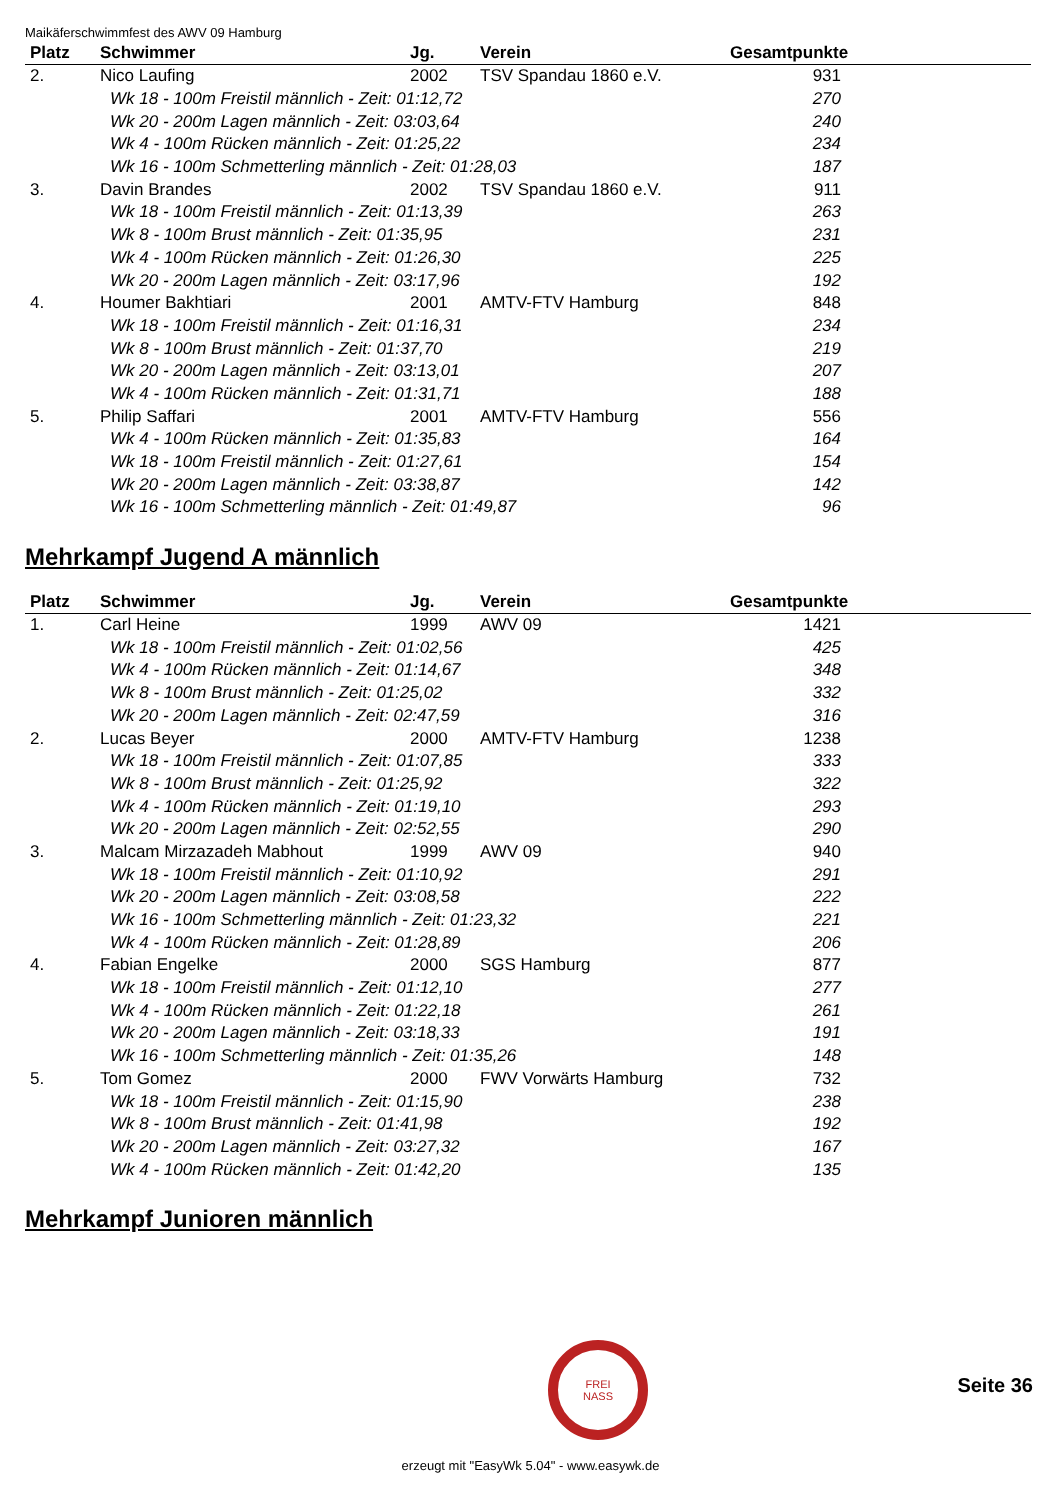Maikäferschwimmfest des AWV 09 Hamburg
| Platz | Schwimmer | Jg. | Verein | Gesamtpunkte |
| --- | --- | --- | --- | --- |
| 2. | Nico Laufing | 2002 | TSV Spandau 1860 e.V. | 931 |
| | Wk 18 - 100m Freistil männlich - Zeit: 01:12,72 | | | 270 |
| | Wk 20 - 200m Lagen männlich - Zeit: 03:03,64 | | | 240 |
| | Wk 4 - 100m Rücken männlich - Zeit: 01:25,22 | | | 234 |
| | Wk 16 - 100m Schmetterling männlich - Zeit: 01:28,03 | | | 187 |
| 3. | Davin Brandes | 2002 | TSV Spandau 1860 e.V. | 911 |
| | Wk 18 - 100m Freistil männlich - Zeit: 01:13,39 | | | 263 |
| | Wk 8 - 100m Brust männlich - Zeit: 01:35,95 | | | 231 |
| | Wk 4 - 100m Rücken männlich - Zeit: 01:26,30 | | | 225 |
| | Wk 20 - 200m Lagen männlich - Zeit: 03:17,96 | | | 192 |
| 4. | Houmer Bakhtiari | 2001 | AMTV-FTV Hamburg | 848 |
| | Wk 18 - 100m Freistil männlich - Zeit: 01:16,31 | | | 234 |
| | Wk 8 - 100m Brust männlich - Zeit: 01:37,70 | | | 219 |
| | Wk 20 - 200m Lagen männlich - Zeit: 03:13,01 | | | 207 |
| | Wk 4 - 100m Rücken männlich - Zeit: 01:31,71 | | | 188 |
| 5. | Philip Saffari | 2001 | AMTV-FTV Hamburg | 556 |
| | Wk 4 - 100m Rücken männlich - Zeit: 01:35,83 | | | 164 |
| | Wk 18 - 100m Freistil männlich - Zeit: 01:27,61 | | | 154 |
| | Wk 20 - 200m Lagen männlich - Zeit: 03:38,87 | | | 142 |
| | Wk 16 - 100m Schmetterling männlich - Zeit: 01:49,87 | | | 96 |
Mehrkampf Jugend A männlich
| Platz | Schwimmer | Jg. | Verein | Gesamtpunkte |
| --- | --- | --- | --- | --- |
| 1. | Carl Heine | 1999 | AWV 09 | 1421 |
| | Wk 18 - 100m Freistil männlich - Zeit: 01:02,56 | | | 425 |
| | Wk 4 - 100m Rücken männlich - Zeit: 01:14,67 | | | 348 |
| | Wk 8 - 100m Brust männlich - Zeit: 01:25,02 | | | 332 |
| | Wk 20 - 200m Lagen männlich - Zeit: 02:47,59 | | | 316 |
| 2. | Lucas Beyer | 2000 | AMTV-FTV Hamburg | 1238 |
| | Wk 18 - 100m Freistil männlich - Zeit: 01:07,85 | | | 333 |
| | Wk 8 - 100m Brust männlich - Zeit: 01:25,92 | | | 322 |
| | Wk 4 - 100m Rücken männlich - Zeit: 01:19,10 | | | 293 |
| | Wk 20 - 200m Lagen männlich - Zeit: 02:52,55 | | | 290 |
| 3. | Malcam Mirzazadeh Mabhout | 1999 | AWV 09 | 940 |
| | Wk 18 - 100m Freistil männlich - Zeit: 01:10,92 | | | 291 |
| | Wk 20 - 200m Lagen männlich - Zeit: 03:08,58 | | | 222 |
| | Wk 16 - 100m Schmetterling männlich - Zeit: 01:23,32 | | | 221 |
| | Wk 4 - 100m Rücken männlich - Zeit: 01:28,89 | | | 206 |
| 4. | Fabian Engelke | 2000 | SGS Hamburg | 877 |
| | Wk 18 - 100m Freistil männlich - Zeit: 01:12,10 | | | 277 |
| | Wk 4 - 100m Rücken männlich - Zeit: 01:22,18 | | | 261 |
| | Wk 20 - 200m Lagen männlich - Zeit: 03:18,33 | | | 191 |
| | Wk 16 - 100m Schmetterling männlich - Zeit: 01:35,26 | | | 148 |
| 5. | Tom Gomez | 2000 | FWV Vorwärts Hamburg | 732 |
| | Wk 18 - 100m Freistil männlich - Zeit: 01:15,90 | | | 238 |
| | Wk 8 - 100m Brust männlich - Zeit: 01:41,98 | | | 192 |
| | Wk 20 - 200m Lagen männlich - Zeit: 03:27,32 | | | 167 |
| | Wk 4 - 100m Rücken männlich - Zeit: 01:42,20 | | | 135 |
Mehrkampf Junioren männlich
FREI
NASS
Seite 36
erzeugt mit "EasyWk 5.04" - www.easywk.de